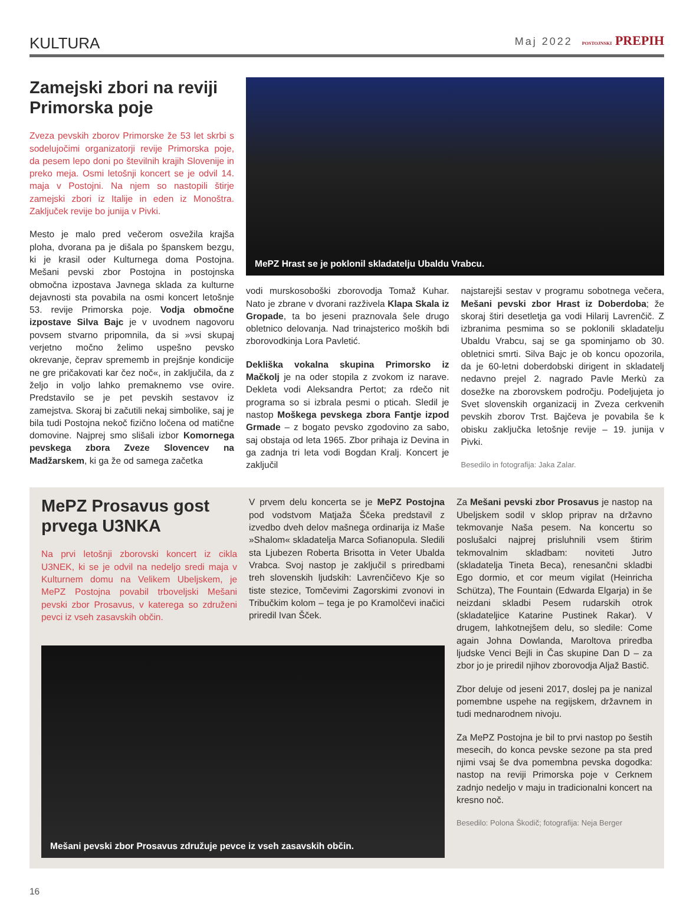KULTURA Maj 2022 POSTOJNSKI PREPIH
Zamejski zbori na reviji Primorska poje
Zveza pevskih zborov Primorske že 53 let skrbi s sodelujočimi organizatorji revije Primorska poje, da pesem lepo doni po številnih krajih Slovenije in preko meja. Osmi letošnji koncert se je odvil 14. maja v Postojni. Na njem so nastopili štirje zamejski zbori iz Italije in eden iz Monoštra. Zaključek revije bo junija v Pivki.
Mesto je malo pred večerom osvežila krajša ploha, dvorana pa je dišala po španskem bezgu, ki je krasil oder Kulturnega doma Postojna. Mešani pevski zbor Postojna in postojnska območna izpostava Javnega sklada za kulturne dejavnosti sta povabila na osmi koncert letošnje 53. revije Primorska poje. Vodja območne izpostave Silva Bajc je v uvodnem nagovoru povsem stvarno pripomnila, da si »vsi skupaj verjetno močno želimo uspešno pevsko okrevanje, čeprav sprememb in prejšnje kondicije ne gre pričakovati kar čez noč«, in zaključila, da z željo in voljo lahko premaknemo vse ovire. Predstavilo se je pet pevskih sestavov iz zamejstva. Skoraj bi začutili nekaj simbolike, saj je bila tudi Postojna nekoč fizično ločena od matične domovine. Najprej smo slišali izbor Komornega pevskega zbora Zveze Slovencev na Madžarskem, ki ga že od samega začetka
MePZ Hrast se je poklonil skladatelju Ubaldu Vrabcu.
vodi murskosoboški zborovodja Tomaž Kuhar. Nato je zbrane v dvorani razživela Klapa Skala iz Gropade, ta bo jeseni praznovala šele drugo obletnico delovanja. Nad trinajsterico moških bdi zborovodkinja Lora Pavletić.
Dekliška vokalna skupina Primorsko iz Mačkolj je na oder stopila z zvokom iz narave. Dekleta vodi Aleksandra Pertot; za rdečo nit programa so si izbrala pesmi o pticah. Sledil je nastop Moškega pevskega zbora Fantje izpod Grmade – z bogato pevsko zgodovino za sabo, saj obstaja od leta 1965. Zbor prihaja iz Devina in ga zadnja tri leta vodi Bogdan Kralj. Koncert je zaključil
najstarejši sestav v programu sobotnega večera, Mešani pevski zbor Hrast iz Doberdoba; že skoraj štiri desetletja ga vodi Hilarij Lavrenčič. Z izbranima pesmima so se poklonili skladatelju Ubaldu Vrabcu, saj se ga spominjamo ob 30. obletnici smrti. Silva Bajc je ob koncu opozorila, da je 60-letni doberdobski dirigent in skladatelj nedavno prejel 2. nagrado Pavle Merkù za dosežke na zborovskem področju. Podeljujeta jo Svet slovenskih organizacij in Zveza cerkvenih pevskih zborov Trst. Bajčeva je povabila še k obisku zaključka letošnje revije – 19. junija v Pivki.
Besedilo in fotografija: Jaka Zalar.
MePZ Prosavus gost prvega U3NKA
Na prvi letošnji zborovski koncert iz cikla U3NEK, ki se je odvil na nedeljo sredi maja v Kulturnem domu na Velikem Ubeljskem, je MePZ Postojna povabil trboveljski Mešani pevski zbor Prosavus, v katerega so združeni pevci iz vseh zasavskih občin.
V prvem delu koncerta se je MePZ Postojna pod vodstvom Matjaža Ščeka predstavil z izvedbo dveh delov mašnega ordinarija iz Maše »Shalom« skladatelja Marca Sofianopula. Sledili sta Ljubezen Roberta Brisotta in Veter Ubalda Vrabca. Svoj nastop je zaključil s priredbami treh slovenskih ljudskih: Lavrenčičevo Kje so tiste stezice, Tomčevimi Zagorskimi zvonovi in Tribučkim kolom – tega je po Kramolčevi inačici priredil Ivan Šček.
Za Mešani pevski zbor Prosavus je nastop na Ubeljskem sodil v sklop priprav na državno tekmovanje Naša pesem. Na koncertu so poslušalci najprej prisluhnili vsem štirim tekmovalnim skladbam: noviteti Jutro (skladatelja Tineta Beca), renesančni skladbi Ego dormio, et cor meum vigilat (Heinricha Schütza), The Fountain (Edwarda Elgarja) in še neizdani skladbi Pesem rudarskih otrok (skladateljice Katarine Pustinek Rakar). V drugem, lahkotnejšem delu, so sledile: Come again Johna Dowlanda, Maroltova priredba ljudske Venci Bejli in Čas skupine Dan D – za zbor jo je priredil njihov zborovodja Aljaž Bastič.
Zbor deluje od jeseni 2017, doslej pa je nanizal pomembne uspehe na regijskem, državnem in tudi mednarodnem nivoju.
Za MePZ Postojna je bil to prvi nastop po šestih mesecih, do konca pevske sezone pa sta pred njimi vsaj še dva pomembna pevska dogodka: nastop na reviji Primorska poje v Cerknem zadnjo nedeljo v maju in tradicionalni koncert na kresno noč.
Besedilo: Polona Škodič; fotografija: Neja Berger
Mešani pevski zbor Prosavus združuje pevce iz vseh zasavskih občin.
16